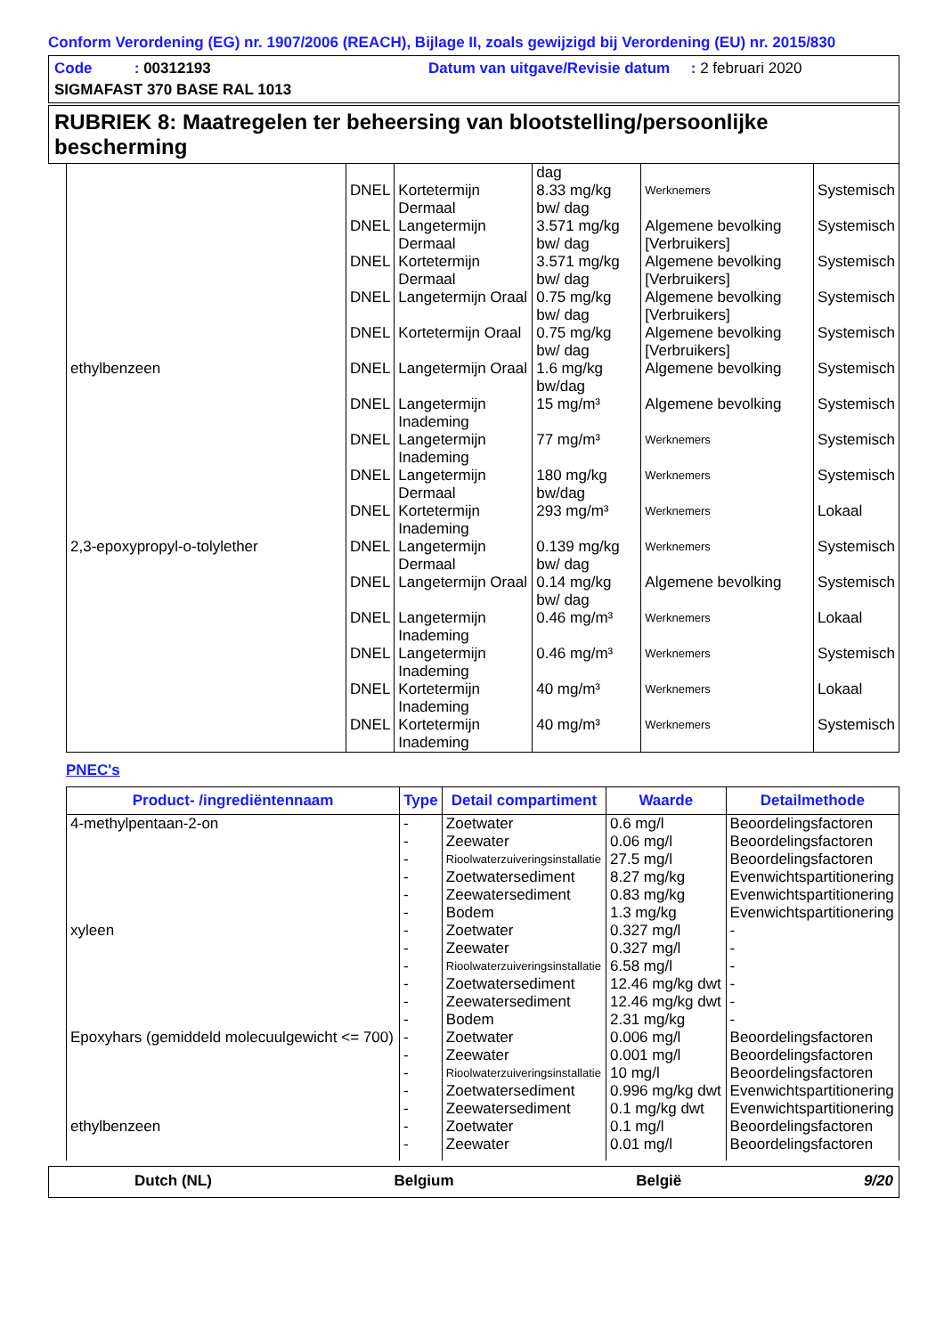Conform Verordening (EG) nr. 1907/2006 (REACH), Bijlage II, zoals gewijzigd bij Verordening (EU) nr. 2015/830
Code : 00312193 Datum van uitgave/Revisie datum : 2 februari 2020
SIGMAFAST 370 BASE RAL 1013
RUBRIEK 8: Maatregelen ter beheersing van blootstelling/persoonlijke bescherming
| | | | dag | | |
| | DNEL | Kortetermijn Dermaal | 8.33 mg/kg bw/ dag | Werknemers | Systemisch |
| | DNEL | Langetermijn Dermaal | 3.571 mg/kg bw/ dag | Algemene bevolking [Verbruikers] | Systemisch |
| | DNEL | Kortetermijn Dermaal | 3.571 mg/kg bw/ dag | Algemene bevolking [Verbruikers] | Systemisch |
| | DNEL | Langetermijn Oraal | 0.75 mg/kg bw/ dag | Algemene bevolking [Verbruikers] | Systemisch |
| | DNEL | Kortetermijn Oraal | 0.75 mg/kg bw/ dag | Algemene bevolking [Verbruikers] | Systemisch |
| ethylbenzeen | DNEL | Langetermijn Oraal | 1.6 mg/kg bw/dag | Algemene bevolking | Systemisch |
| | DNEL | Langetermijn Inademing | 15 mg/m³ | Algemene bevolking | Systemisch |
| | DNEL | Langetermijn Inademing | 77 mg/m³ | Werknemers | Systemisch |
| | DNEL | Langetermijn Dermaal | 180 mg/kg bw/dag | Werknemers | Systemisch |
| | DNEL | Kortetermijn Inademing | 293 mg/m³ | Werknemers | Lokaal |
| 2,3-epoxypropyl-o-tolylether | DNEL | Langetermijn Dermaal | 0.139 mg/kg bw/ dag | Werknemers | Systemisch |
| | DNEL | Langetermijn Oraal | 0.14 mg/kg bw/ dag | Algemene bevolking | Systemisch |
| | DNEL | Langetermijn Inademing | 0.46 mg/m³ | Werknemers | Lokaal |
| | DNEL | Langetermijn Inademing | 0.46 mg/m³ | Werknemers | Systemisch |
| | DNEL | Kortetermijn Inademing | 40 mg/m³ | Werknemers | Lokaal |
| | DNEL | Kortetermijn Inademing | 40 mg/m³ | Werknemers | Systemisch |
PNEC's
| Product- /ingrediëntennaam | Type | Detail compartiment | Waarde | Detailmethode |
| --- | --- | --- | --- | --- |
| 4-methylpentaan-2-on | - | Zoetwater | 0.6 mg/l | Beoordelingsfactoren |
| | - | Zeewater | 0.06 mg/l | Beoordelingsfactoren |
| | - | Rioolwaterzuiveringsinstallatie | 27.5 mg/l | Beoordelingsfactoren |
| | - | Zoetwatersediment | 8.27 mg/kg | Evenwichtspartitionering |
| | - | Zeewatersediment | 0.83 mg/kg | Evenwichtspartitionering |
| | - | Bodem | 1.3 mg/kg | Evenwichtspartitionering |
| xyleen | - | Zoetwater | 0.327 mg/l | - |
| | - | Zeewater | 0.327 mg/l | - |
| | - | Rioolwaterzuiveringsinstallatie | 6.58 mg/l | - |
| | - | Zoetwatersediment | 12.46 mg/kg dwt | - |
| | - | Zeewatersediment | 12.46 mg/kg dwt | - |
| | - | Bodem | 2.31 mg/kg | - |
| Epoxyhars (gemiddeld molecuulgewicht <= 700) | - | Zoetwater | 0.006 mg/l | Beoordelingsfactoren |
| | - | Zeewater | 0.001 mg/l | Beoordelingsfactoren |
| | - | Rioolwaterzuiveringsinstallatie | 10 mg/l | Beoordelingsfactoren |
| | - | Zoetwatersediment | 0.996 mg/kg dwt | Evenwichtspartitionering |
| | - | Zeewatersediment | 0.1 mg/kg dwt | Evenwichtspartitionering |
| ethylbenzeen | - | Zoetwater | 0.1 mg/l | Beoordelingsfactoren |
| | - | Zeewater | 0.01 mg/l | Beoordelingsfactoren |
Dutch (NL) Belgium België 9/20